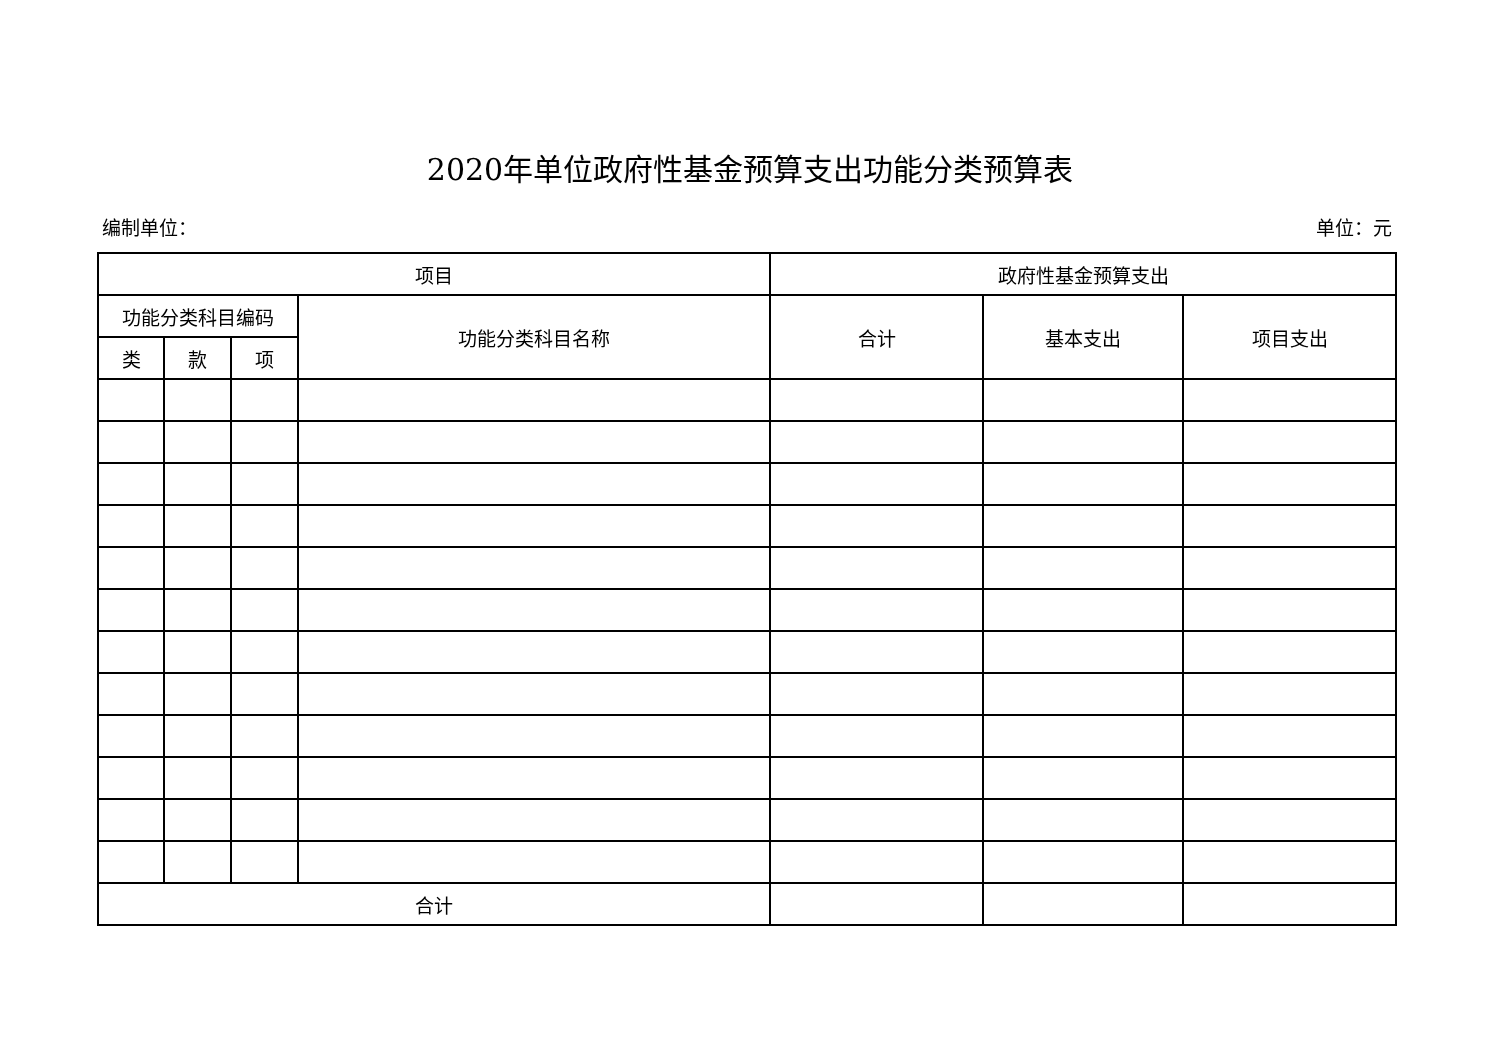2020年单位政府性基金预算支出功能分类预算表
编制单位： 单位：元
| 项目 | | | | 政府性基金预算支出 | | |
| --- | --- | --- | --- | --- | --- | --- |
| 功能分类科目编码 | | | 功能分类科目名称 | 合计 | 基本支出 | 项目支出 |
| 类 | 款 | 项 | | | | |
| 合计 | | | | | | |